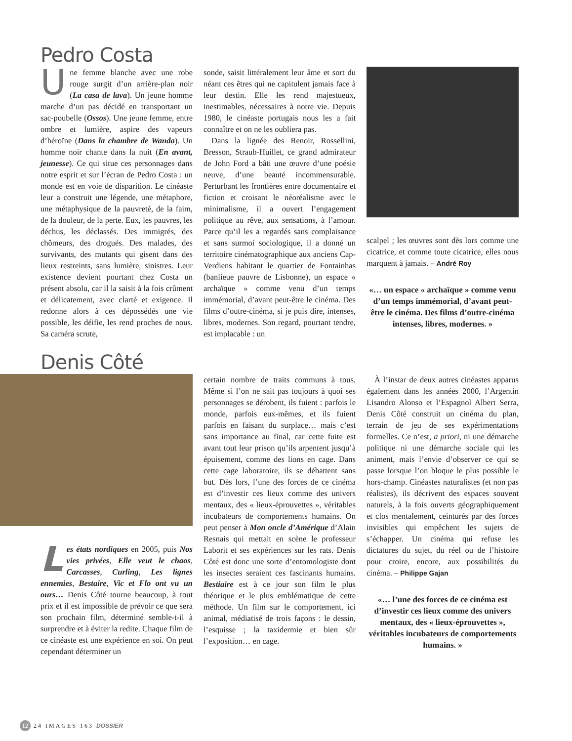Pedro Costa
U
ne femme blanche avec une robe rouge surgit d’un arrière-plan noir (La casa de lava). Un jeune homme marche d’un pas décidé en transportant un sac-poubelle (Ossos). Une jeune femme, entre ombre et lumière, aspire des vapeurs d’héroïne (Dans la chambre de Wanda). Un homme noir chante dans la nuit (En avant, jeunesse). Ce qui situe ces personnages dans notre esprit et sur l’écran de Pedro Costa : un monde est en voie de disparition. Le cinéaste leur a construit une légende, une métaphore, une métaphysique de la pauvreté, de la faim, de la douleur, de la perte. Eux, les pauvres, les déchus, les déclassés. Des immigrés, des chômeurs, des drogués. Des malades, des survivants, des mutants qui gisent dans des lieux restreints, sans lumière, sinistres. Leur existence devient pourtant chez Costa un présent absolu, car il la saisit à la fois crûment et délicatement, avec clarté et exigence. Il redonne alors à ces dépossédés une vie possible, les déifie, les rend proches de nous. Sa caméra scrute,
sonde, saisit littéralement leur âme et sort du néant ces êtres qui ne capitulent jamais face à leur destin. Elle les rend majestueux, inestimables, nécessaires à notre vie. Depuis 1980, le cinéaste portugais nous les a fait connaître et on ne les oubliera pas.
Dans la lignée des Renoir, Rossellini, Bresson, Straub-Huillet, ce grand admirateur de John Ford a bâti une œuvre d’une poésie neuve, d’une beauté incommensurable. Perturbant les frontières entre documentaire et fiction et croisant le néoréalisme avec le minimalisme, il a ouvert l’engagement politique au rêve, aux sensations, à l’amour. Parce qu’il les a regardés sans complaisance et sans surmoi sociologique, il a donné un territoire cinématographique aux anciens Cap-Verdiens habitant le quartier de Fontainhas (banlieue pauvre de Lisbonne), un espace « archaïque » comme venu d’un temps immémorial, d’avant peut-être le cinéma. Des films d’outre-cinéma, si je puis dire, intenses, libres, modernes. Son regard, pourtant tendre, est implacable : un
scalpel ; les œuvres sont dès lors comme une cicatrice, et comme toute cicatrice, elles nous marquent à jamais. – André Roy
«… un espace « archaïque » comme venu d’un temps immémorial, d’avant peut-être le cinéma. Des films d’outre-cinéma intenses, libres, modernes. »
Denis Côté
L
es états nordiques en 2005, puis Nos vies privées, Elle veut le chaos, Carcasses, Curling, Les lignes ennemies, Bestaire, Vic et Flo ont vu un ours… Denis Côté tourne beaucoup, à tout prix et il est impossible de prévoir ce que sera son prochain film, déterminé semble-t-il à surprendre et à éviter la redite. Chaque film de ce cinéaste est une expérience en soi. On peut cependant déterminer un
certain nombre de traits communs à tous. Même si l’on ne sait pas toujours à quoi ses personnages se dérobent, ils fuient : parfois le monde, parfois eux-mêmes, et ils fuient parfois en faisant du surplace… mais c’est sans importance au final, car cette fuite est avant tout leur prison qu’ils arpentent jusqu’à épuisement, comme des lions en cage. Dans cette cage laboratoire, ils se débattent sans but. Dès lors, l’une des forces de ce cinéma est d’investir ces lieux comme des univers mentaux, des « lieux-éprouvettes », véritables incubateurs de comportements humains. On peut penser à Mon oncle d’Amérique d’Alain Resnais qui mettait en scène le professeur Laborit et ses expériences sur les rats. Denis Côté est donc une sorte d’entomologiste dont les insectes seraient ces fascinants humains. Bestiaire est à ce jour son film le plus théorique et le plus emblématique de cette méthode. Un film sur le comportement, ici animal, médiatisé de trois façons : le dessin, l’esquisse ; la taxidermie et bien sûr l’exposition… en cage.
À l’instar de deux autres cinéastes apparus également dans les années 2000, l’Argentin Lisandro Alonso et l’Espagnol Albert Serra, Denis Côté construit un cinéma du plan, terrain de jeu de ses expérimentations formelles. Ce n’est, a priori, ni une démarche politique ni une démarche sociale qui les animent, mais l’envie d’observer ce qui se passe lorsque l’on bloque le plus possible le hors-champ. Cinéastes naturalistes (et non pas réalistes), ils décrivent des espaces souvent naturels, à la fois ouverts géographiquement et clos mentalement, ceinturés par des forces invisibles qui empêchent les sujets de s’échapper. Un cinéma qui refuse les dictatures du sujet, du réel ou de l’histoire pour croire, encore, aux possibilités du cinéma. – Philippe Gajan
«… l’une des forces de ce cinéma est d’investir ces lieux comme des univers mentaux, des « lieux-éprouvettes », véritables incubateurs de comportements humains. »
12 24 IMAGES 163 DOSSIER